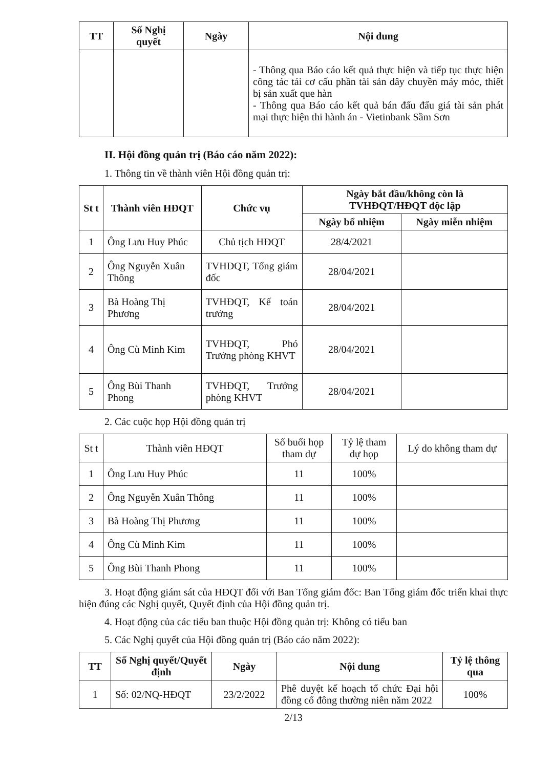| TT | Số Nghị quyết | Ngày | Nội dung |
| --- | --- | --- | --- |
| | | | - Thông qua Báo cáo kết quả thực hiện và tiếp tục thực hiện công tác tái cơ cấu phần tài sản dây chuyền máy móc, thiết bị sản xuất que hàn - Thông qua Báo cáo kết quả bán đấu đấu giá tài sản phát mại thực hiện thi hành án - Vietinbank Sầm Sơn |
II. Hội đồng quản trị (Báo cáo năm 2022):
1. Thông tin về thành viên Hội đồng quản trị:
| St t | Thành viên HĐQT | Chức vụ | Ngày bắt đầu/không còn là TVHĐQT/HĐQT độc lập | |
| --- | --- | --- | --- | --- |
| | | | Ngày bổ nhiệm | Ngày miễn nhiệm |
| 1 | Ông Lưu Huy Phúc | Chủ tịch HĐQT | 28/4/2021 | |
| 2 | Ông Nguyễn Xuân Thông | TVHĐQT, Tổng giám đốc | 28/04/2021 | |
| 3 | Bà Hoàng Thị Phương | TVHĐQT, Kế toán trưởng | 28/04/2021 | |
| 4 | Ông Cù Minh Kim | TVHĐQT, Phó Trưởng phòng KHVT | 28/04/2021 | |
| 5 | Ông Bùi Thanh Phong | TVHĐQT, Trưởng phòng KHVT | 28/04/2021 | |
2. Các cuộc họp Hội đồng quản trị
| St t | Thành viên HĐQT | Số buổi họp tham dự | Tỷ lệ tham dự họp | Lý do không tham dự |
| 1 | Ông Lưu Huy Phúc | 11 | 100% | |
| 2 | Ông Nguyễn Xuân Thông | 11 | 100% | |
| 3 | Bà Hoàng Thị Phương | 11 | 100% | |
| 4 | Ông Cù Minh Kim | 11 | 100% | |
| 5 | Ông Bùi Thanh Phong | 11 | 100% | |
3. Hoạt động giám sát của HĐQT đối với Ban Tổng giám đốc: Ban Tổng giám đốc triển khai thực hiện đúng các Nghị quyết, Quyết định của Hội đồng quản trị.
4. Hoạt động của các tiểu ban thuộc Hội đồng quản trị: Không có tiểu ban
5. Các Nghị quyết của Hội đồng quản trị (Báo cáo năm 2022):
| TT | Số Nghị quyết/Quyết định | Ngày | Nội dung | Tỷ lệ thông qua |
| --- | --- | --- | --- | --- |
| 1 | Số: 02/NQ-HĐQT | 23/2/2022 | Phê duyệt kế hoạch tổ chức Đại hội đồng cổ đông thường niên năm 2022 | 100% |
2/13